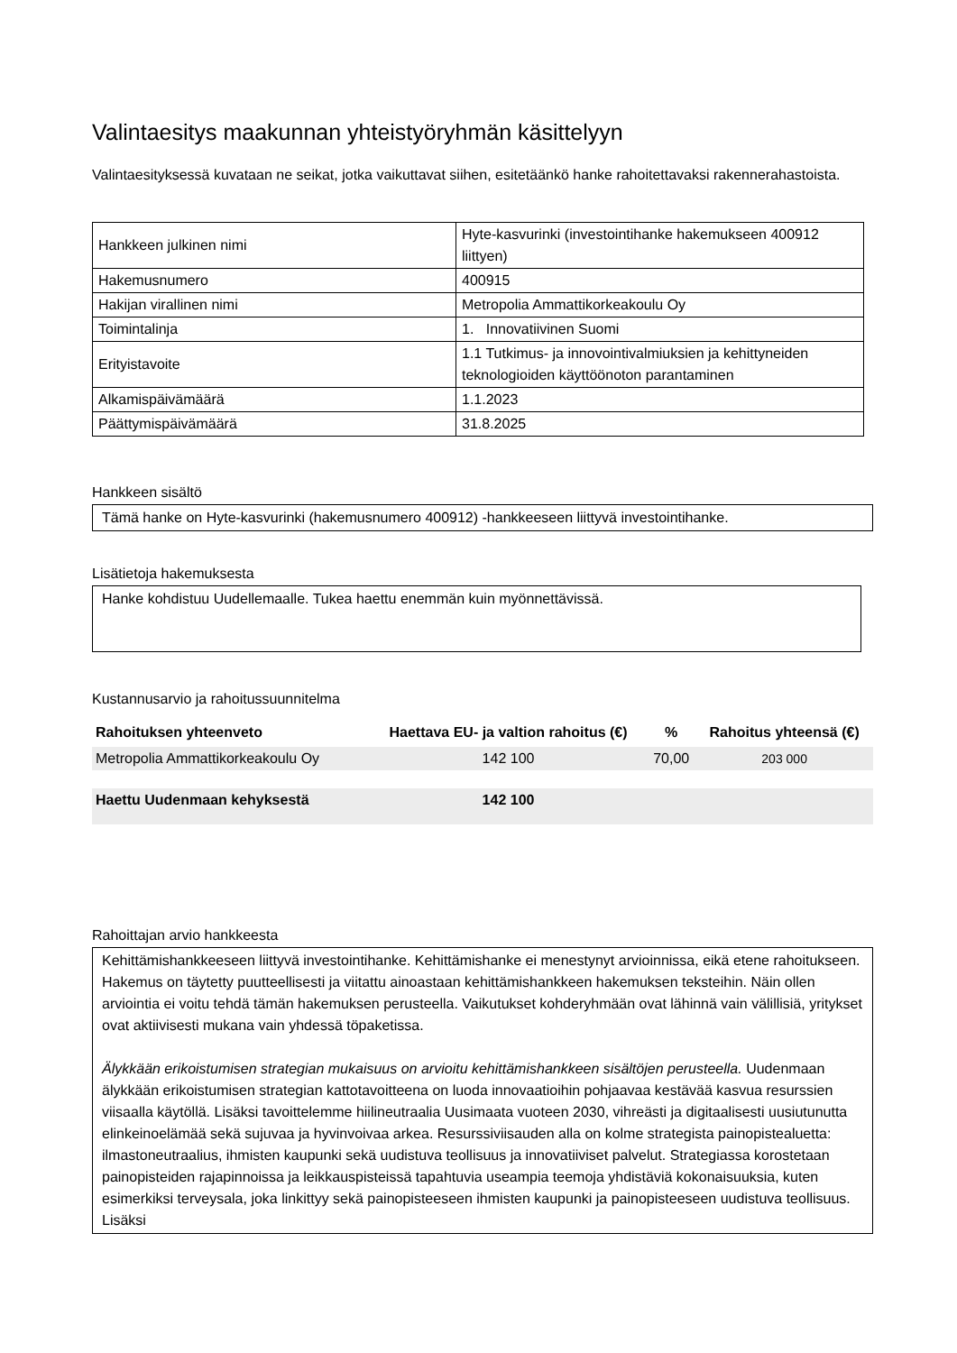Valintaesitys maakunnan yhteistyöryhmän käsittelyyn
Valintaesityksessä kuvataan ne seikat, jotka vaikuttavat siihen, esitetäänkö hanke rahoitettavaksi rakennerahastoista.
| Hankkeen julkinen nimi | Hyte-kasvurinki (investointihanke hakemukseen 400912 liittyen) |
| Hakemusnumero | 400915 |
| Hakijan virallinen nimi | Metropolia Ammattikorkeakoulu Oy |
| Toimintalinja | 1. Innovatiivinen Suomi |
| Erityistavoite | 1.1 Tutkimus- ja innovointivalmiuksien ja kehittyneiden teknologioiden käyttöönoton parantaminen |
| Alkamispäivämäärä | 1.1.2023 |
| Päättymispäivämäärä | 31.8.2025 |
Hankkeen sisältö
Tämä hanke on Hyte-kasvurinki (hakemusnumero 400912) -hankkeeseen liittyvä investointihanke.
Lisätietoja hakemuksesta
Hanke kohdistuu Uudellemaalle. Tukea haettu enemmän kuin myönnettävissä.
Kustannusarvio ja rahoitussuunnitelma
| Rahoituksen yhteenveto | Haettava EU- ja valtion rahoitus (€) | % | Rahoitus yhteensä (€) |
| --- | --- | --- | --- |
| Metropolia Ammattikorkeakoulu Oy | 142 100 | 70,00 | 203 000 |
| Haettu Uudenmaan kehyksestä | 142 100 | | |
Rahoittajan arvio hankkeesta
Kehittämishankkeeseen liittyvä investointihanke. Kehittämishanke ei menestynyt arvioinnissa, eikä etene rahoitukseen. Hakemus on täytetty puutteellisesti ja viitattu ainoastaan kehittämishankkeen hakemuksen teksteihin. Näin ollen arviointia ei voitu tehdä tämän hakemuksen perusteella. Vaikutukset kohderyhmään ovat lähinnä vain välillisiä, yritykset ovat aktiivisesti mukana vain yhdessä töpaketissa.
Älykkään erikoistumisen strategian mukaisuus on arvioitu kehittämishankkeen sisältöjen perusteella. Uudenmaan älykkään erikoistumisen strategian kattotavoitteena on luoda innovaatioihin pohjaavaa kestävää kasvua resurssien viisaalla käytöllä. Lisäksi tavoittelemme hiilineutraalia Uusimaata vuoteen 2030, vihreästi ja digitaalisesti uusiutunutta elinkeinoelämää sekä sujuvaa ja hyvinvoivaa arkea. Resurssiviisauden alla on kolme strategista painopistealuetta: ilmastoneutraalius, ihmisten kaupunki sekä uudistuva teollisuus ja innovatiiviset palvelut. Strategiassa korostetaan painopisteiden rajapinnoissa ja leikkauspisteissä tapahtuvia useampia teemoja yhdistäviä kokonaisuuksia, kuten esimerkiksi terveysala, joka linkittyy sekä painopisteeseen ihmisten kaupunki ja painopisteeseen uudistuva teollisuus. Lisäksi